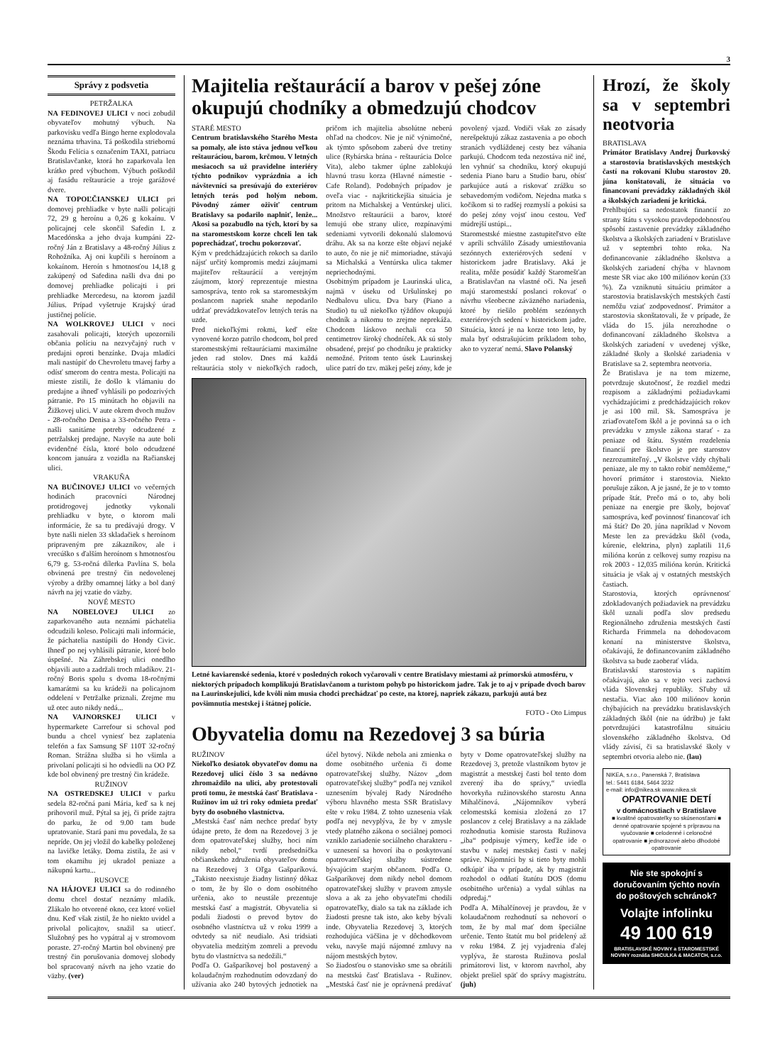3
Správy z podsvetia
PETRŽALKA
NA FEDINOVEJ ULICI v noci zobudil obyvateľov mohutný výbuch. Na parkovisku vedľa Bingo herne explodovala neznáma trhavina. Tá poškodila striebornú Škodu Felícia s označením TAXI, patriacu Bratislavčanke, ktorá ho zaparkovala len krátko pred výbuchom. Výbuch poškodil aj fasádu reštaurácie a troje garážové dvere.
NA TOPOĽČIANSKEJ ULICI pri domovej prehliadke v byte našli policajti 72, 29 g heroínu a 0,26 g kokaínu. V policajnej cele skončil Safedin I. z Macedónska a jeho dvaja kumpáni 22-ročný Ján z Bratislavy a 48-ročný Július z Rohožníka. Aj oni kupčili s heroínom a kokaínom. Heroín s hmotnosťou 14,18 g zakúpený od Safedina našli dva dni po domovej prehliadke policajti i pri prehliadke Mercedesu, na ktorom jazdil Július. Prípad vyšetruje Krajský úrad justičnej polície.
NA WOLKROVEJ ULICI v noci zasahovali policajti, ktorých upozornili občania políciu na nezvyčajný ruch v predajni oproti benzínke. Dvaja mladíci mali nastúpiť do Chevroletu tmavej farby a odísť smerom do centra mesta. Policajti na mieste zistili, že došlo k vlámaniu do predajne a ihneď vyhlásili po podozrivých pátranie. Po 15 minútach ho objavili na Žižkovej ulici. V aute okrem dvoch mužov - 28-ročného Denisa a 33-ročného Petra - našli sanitárne potreby odcudzené z petržalskej predajne. Navyše na aute boli evidenčné čísla, ktoré bolo odcudzené koncom januára z vozidla na Račianskej ulici.
VRAKUŇA
NA BUČINOVEJ ULICI vo večerných hodinách pracovníci Národnej protidrogovej jednotky vykonali prehliadku v byte, o ktorom mali informácie, že sa tu predávajú drogy. V byte našli nielen 33 skladačiek s heroínom pripraveným pre zákazníkov, ale i vrecúško s ďalším heroínom s hmotnosťou 6,79 g. 53-ročná dílerka Pavlína S. bola obvinená pre trestný čin nedovolenej výroby a držby omamnej látky a bol daný návrh na jej vzatie do väzby.
NOVÉ MESTO
NA NOBELOVEJ ULICI zo zaparkovaného auta neznámi páchatelia odcudzili koleso. Policajti mali informácie, že páchatelia nastúpili do Hondy Civic. Ihneď po nej vyhlásili pátranie, ktoré bolo úspešné. Na Záhrebskej ulici onedlho objavili auto a zadržali troch mladíkov. 21-ročný Boris spolu s dvoma 18-ročnými kamarátmi sa ku krádeži na policajnom oddelení v Petržalke priznali. Zrejme mu už otec auto nikdy nedá...
NA VAJNORSKEJ ULICI v hypermarkete Carrefour si schoval pod bundu a chcel vyniesť bez zaplatenia telefón a fax Samsung SF 110T 32-ročný Roman. Strážna služba si ho všimla a privolaní policajti si ho odviedli na OO PZ kde bol obvinený pre trestný čin krádeže.
RUŽINOV
NA OSTREDSKEJ ULICI v parku sedela 82-ročná pani Mária, keď sa k nej prihovoril muž. Pýtal sa jej, či príde zajtra do parku, že od 9.00 tam bude upratovanie. Stará pani mu povedala, že sa nepríde. On jej vložil do kabelky položenej na lavičke letáky. Doma zistila, že asi v tom okamihu jej ukradol peniaze a nákupnú kartu...
RUSOVCE
NA HÁJOVEJ ULICI sa do rodinného domu chcel dostať neznámy mladík. Zlákalo ho otvorené okno, cez ktoré vošiel dnu. Keď však zistil, že ho niekto uvidel a privolal policajtov, snažil sa utiecť. Služobný pes ho vypátral aj v stromovom poraste. 27-ročný Martin bol obvinený pre trestný čin porušovania domovej slobody bol spracovaný návrh na jeho vzatie do väzby. (ver)
Majitelia reštaurácií a barov v pešej zóne okupujú chodníky a obmedzujú chodcov
STARÉ MESTO
Centrum bratislavského Starého Mesta sa pomaly, ale isto stáva jednou veľkou reštauráciou, barom, krčmou. V letných mesiacoch sa už pravidelne interiéry týchto podnikov vyprázdnia a ich návštevníci sa presúvajú do exteriérov letných terás pod holým nebom. Pôvodný zámer oživiť centrum Bratislavy sa podarilo naplniť, lenže... Akosi sa pozabudlo na tých, ktorí by sa na staromestskom korze chceli len tak poprechádzať, trochu pokorzovať.
Kým v predchádzajúcich rokoch sa darilo nájsť určitý kompromis medzi záujmami majiteľov reštaurácií a verejným záujmom, ktorý reprezentuje miestna samospráva, tento rok sa staromestským poslancom napriek snahe nepodarilo udržať prevádzkovateľov letných terás na uzde.
Pred niekoľkými rokmi, keď ešte vynovené korzo patrilo chodcom, bol pred staromestskými reštauráciami maximálne jeden rad stolov. Dnes má každá reštaurácia stoly v niekoľkých radoch, pričom ich majitelia absolútne neberú ohľad na chodcov. Nie je nič výnimočné, ak týmto spôsobom zaberú dve tretiny ulice (Rybárska brána - reštaurácia Dolce Vita), alebo takmer úplne zablokujú hlavnú trasu korza (Hlavné námestie - Cafe Roland). Podobných prípadov je oveľa viac - najkritickejšia situácia je pritom na Michalskej a Ventúrskej ulici. Množstvo reštaurácii a barov, ktoré lemujú obe strany ulice, rozpínavými sedeniami vytvorili dokonalú slalomovú dráhu. Ak sa na korze ešte objaví nejaké to auto, čo nie je nič mimoriadne, stávajú sa Michalská a Ventúrska ulica takmer nepriechodnými.
Osobitným prípadom je Laurinská ulica, najmä v úseku od Uršulínskej po Nedbalovu ulicu. Dva bary (Piano a Studio) tu už niekoľko týždňov okupujú chodník a nikomu to zrejme neprekáža. Chodcom láskovo nechali cca 50 centimetrov široký chodníček. Ak sú stoly obsadené, prejsť po chodníku je prakticky nemožné. Pritom tento úsek Laurinskej ulice patrí do tzv. mäkej pešej zóny, kde je povolený vjazd. Vodiči však zo zásady nerešpektujú zákaz zastavenia a po oboch stranách vydláždenej cesty bez váhania parkujú. Chodcom teda nezostáva nič iné, len vyhnúť sa chodníku, ktorý okupujú sedenia Piano baru a Studio baru, obísť parkujúce autá a riskovať zrážku so sebavedomým vodičom. Nejedna matka s kočíkom si to radšej rozmyslí a pokúsi sa do pešej zóny vojsť inou cestou. Veď múdrejší ustúpi...
Staromestské miestne zastupiteľstvo ešte v apríli schválilo Zásady umiestňovania sezónnych exteriérových sedení v historickom jadre Bratislavy. Aká je realita, môže posúdiť každý Staromešťan a Bratislavčan na vlastné oči. Na jeseň majú staromestskí poslanci rokovať o návrhu všeobecne záväzného nariadenia, ktoré by riešilo problém sezónnych exteriérových sedení v historickom jadre. Situácia, ktorá je na korze toto leto, by mala byť odstrašujúcim príkladom toho, ako to vyzerať nemá. Slavo Polanský
Letné kaviarenské sedenia, ktoré v posledných rokoch vyčarovali v centre Bratislavy miestami až prímorskú atmosféru, v niektorých prípadoch komplikujú Bratislavčanom a turistom pohyb po historickom jadre. Tak je to aj v prípade dvoch barov na Laurinskejulici, kde kvôli nim musia chodci prechádzať po ceste, na ktorej, napriek zákazu, parkujú autá bez povšimnutia mestskej i štátnej polície.
FOTO - Oto Limpus
Obyvatelia domu na Rezedovej 3 sa búria
RUŽINOV
Niekoľko desiatok obyvateľov domu na Rezedovej ulici číslo 3 sa nedávno zhromaždilo na ulici, aby protestovali proti tomu, že mestská časť Bratislava - Ružinov im už tri roky odmieta predať byty do osobného vlastníctva.
„Mestská časť nám nechce predať byty údajne preto, že dom na Rezedovej 3 je dom opatrovateľskej služby, hoci ním nikdy nebol,“ tvrdí predsedníčka občianskeho združenia obyvateľov domu na Rezedovej 3 Oľga Gašparíková. „Takisto neexistuje žiadny listinný dôkaz o tom, že by šlo o dom osobitného určenia, ako to neustále prezentuje mestská časť a magistrát. Obyvatelia si podali žiadosti o prevod bytov do osobného vlastníctva už v roku 1999 a odvtedy sa nič neudialo. Asi tridsiati obyvatelia medzitým zomreli a prevodu bytu do vlastníctva sa nedožili.“
Podľa O. Gašparíkovej bol postavený a kolaudačným rozhodnutím odovzdaný do užívania ako 240 bytových jednotiek na účel bytový. Nikde nebola ani zmienka o dome osobitného určenia či dome opatrovateľskej služby. Názov „dom opatrovateľskej služby“ podľa nej vznikol uznesením bývalej Rady Národného výboru hlavného mesta SSR Bratislavy ešte v roku 1984. Z tohto uznesenia však podľa nej nevyplýva, že by v zmysle vtedy platného zákona o sociálnej pomoci vzniklo zariadenie sociálneho charakteru - v uznesení sa hovorí iba o poskytovaní opatrovateľskej služby sústredene bývajúcim starým občanom. Podľa O. Gašparíkovej dom nikdy nebol domom opatrovateľskej služby v pravom zmysle slova a ak za jeho obyvateľmi chodili opatrovateľky, dialo sa tak na základe ich žiadosti presne tak isto, ako keby bývali inde. Obyvatelia Rezedovej 3, ktorých rozhodujúca väčšina je v dôchodkovom veku, navyše majú nájomné zmluvy na nájom mestských bytov.
So žiadosťou o stanovisko sme sa obrátili na mestskú časť Bratislava - Ružinov. „Mestská časť nie je oprávnená predávať byty v Dome opatrovateľskej služby na Rezedovej 3, pretože vlastníkom bytov je magistrát a mestskej časti bol tento dom zverený iba do správy,“ uviedla hovorkyňa ružinovského starostu Anna Mihalčínová. „Nájomníkov vyberá celomestská komisia zložená zo 17 poslancov z celej Bratislavy a na základe rozhodnutia komisie starosta Ružinova „iba“ podpisuje výmery, keďže ide o stavbu v našej mestskej časti v našej správe. Nájomníci by si tieto byty mohli odkúpiť iba v prípade, ak by magistrát rozhodol o odňatí štatútu DOS (domu osobitného určenia) a vydal súhlas na odpredaj.“
Podľa A. Mihalčínovej je pravdou, že v kolaudačnom rozhodnutí sa nehovorí o tom, že by mal mať dom špeciálne určenie. Tento štatút mu bol pridelený až v roku 1984. Z jej vyjadrenia ďalej vyplýva, že starosta Ružinova poslal primátorovi list, v ktorom navrhol, aby objekt prešiel späť do správy magistrátu. (juh)
Hrozí, že školy sa v septembri neotvoria
BRATISLAVA
Primátor Bratislavy Andrej Ďurkovský a starostovia bratislavských mestských častí na rokovaní Klubu starostov 20. júna konštatovali, že situácia vo financovaní prevádzky základných škôl a školských zariadení je kritická.
Prehlbujúci sa nedostatok financií zo strany štátu s vysokou pravdepodobnosťou spôsobí zastavenie prevádzky základného školstva a školských zariadení v Bratislave už v septembri tohto roka. Na dofinancovanie základného školstva a školských zariadení chýba v hlavnom meste SR viac ako 100 miliónov korún (33 %). Za vzniknutú situáciu primátor a starostovia bratislavských mestských častí nemôžu vziať zodpovednosť. Primátor a starostovia skonštatovali, že v prípade, že vláda do 15. júla nerozhodne o dofinancovaní základného školstva a školských zariadení v uvedenej výške, základné školy a školské zariadenia v Bratislave sa 2. septembra neotvoria.
Že Bratislava je na tom mizerne, potvrdzuje skutočnosť, že rozdiel medzi rozpisom a základnými požiadavkami vychádzajúcimi z predchádzajúcich rokov je asi 100 mil. Sk. Samospráva je zriaďovateľom škôl a je povinná sa o ich prevádzku v zmysle zákona starať - za peniaze od štátu. Systém rozdelenia financií pre školstvo je pre starostov nezrozumiteľný. „V školstve vždy chýbali peniaze, ale my to takto robiť nemôžeme,“ hovorí primátor i starostovia. Niekto porušuje zákon. A je jasné, že je to v tomto prípade štát. Prečo má o to, aby boli peniaze na energie pre školy, bojovať samospráva, keď povinnosť financovať ich má štát? Do 20. júna napríklad v Novom Meste len za prevádzku škôl (voda, kúrenie, elektrina, plyn) zaplatili 11,6 milióna korún z celkovej sumy rozpisu na rok 2003 - 12,035 milióna korún. Kritická situácia je však aj v ostatných mestských častiach.
Starostovia, ktorých oprávnenosť zdokladovaných požiadaviek na prevádzku škôl uznali podľa slov predsedu Regionálneho združenia mestských častí Richarda Frimmela na dohodovacom konaní na ministerstve školstva, očakávajú, že dofinancovaním základného školstva sa bude zaoberať vláda.
Bratislavskí starostovia s napätím očakávajú, ako sa v tejto veci zachová vláda Slovenskej republiky. Sľuby už nestačia. Viac ako 100 miliónov korún chýbajúcich na prevádzku bratislavských základných škôl (nie na údržbu) je fakt potvrdzujúci katastrofálnu situáciu slovenského základného školstva. Od vlády závisí, či sa bratislavské školy v septembri otvoria alebo nie. (lau)
NIKEA, s.r.o., Panenská 7, Bratislava
tel.: 5441 6184, 5464 3232
e-mail: info@nikea.sk www.nikea.sk
OPATROVANIE DETÍ
v domácnostiach v Bratislave
■ kvalitné opatrovateľky so skúsenosťami ■ denné opatrovanie spojené s prípravou na vyučovanie ■ celodenné i celonočné opatrovanie ■ jednorazové alebo dlhodobé opatrovanie
Nie ste spokojní s doručovaním týchto novín do poštových schránok?
Volajte infolinku
49 100 619
BRATISLAVSKÉ NOVINY a STAROMESTSKÉ NOVINY roznáša SHICULKA & MACATCH, s.r.o.